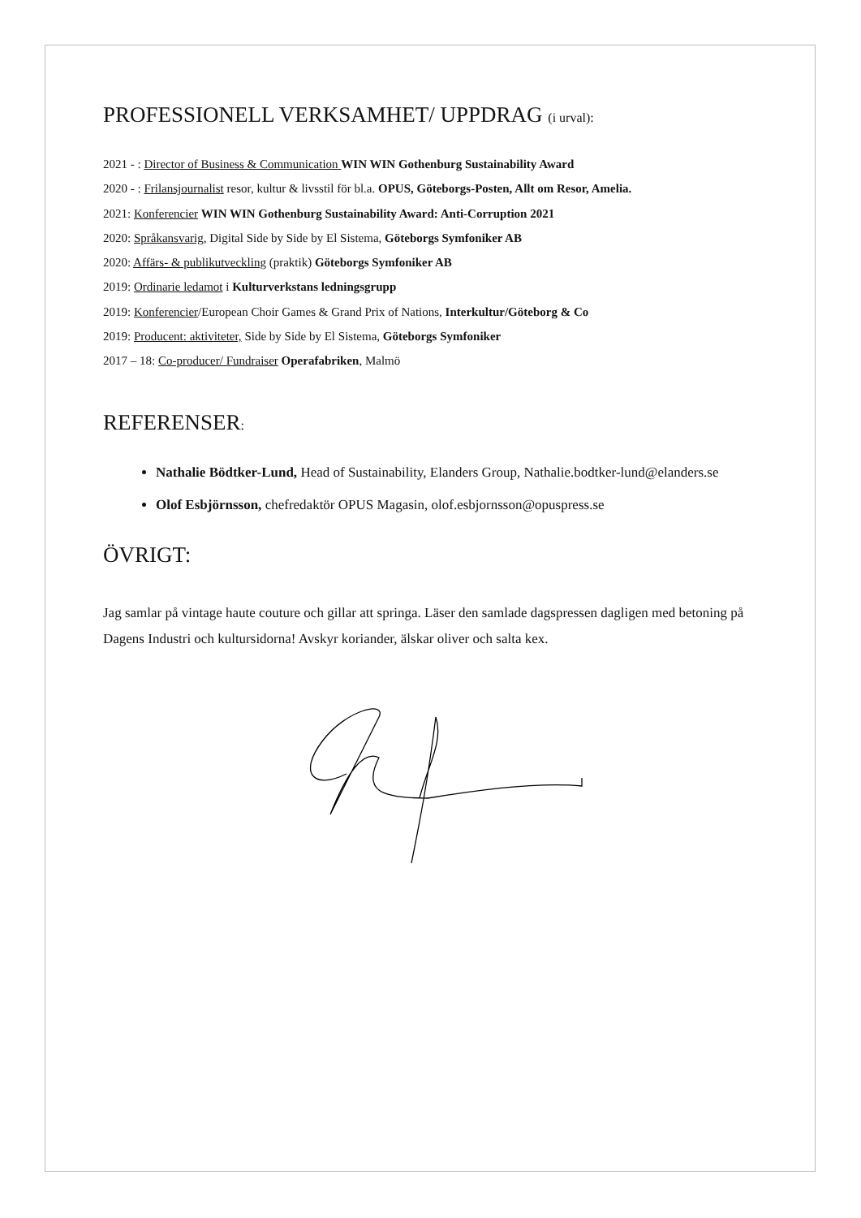PROFESSIONELL VERKSAMHET/ UPPDRAG (i urval):
2021 - : Director of Business & Communication WIN WIN Gothenburg Sustainability Award
2020 - : Frilansjournalist resor, kultur & livsstil för bl.a. OPUS, Göteborgs-Posten, Allt om Resor, Amelia.
2021: Konferencier WIN WIN Gothenburg Sustainability Award: Anti-Corruption 2021
2020: Språkansvarig, Digital Side by Side by El Sistema, Göteborgs Symfoniker AB
2020: Affärs- & publikutveckling (praktik) Göteborgs Symfoniker AB
2019: Ordinarie ledamot i Kulturverkstans ledningsgrupp
2019: Konferencier/European Choir Games & Grand Prix of Nations, Interkultur/Göteborg & Co
2019: Producent: aktiviteter, Side by Side by El Sistema, Göteborgs Symfoniker
2017 – 18: Co-producer/ Fundraiser Operafabriken, Malmö
REFERENSER:
Nathalie Bödtker-Lund, Head of Sustainability, Elanders Group, Nathalie.bodtker-lund@elanders.se
Olof Esbjörnsson, chefredaktör OPUS Magasin, olof.esbjornsson@opuspress.se
ÖVRIGT:
Jag samlar på vintage haute couture och gillar att springa. Läser den samlade dagspressen dagligen med betoning på Dagens Industri och kultursidorna! Avskyr koriander, älskar oliver och salta kex.